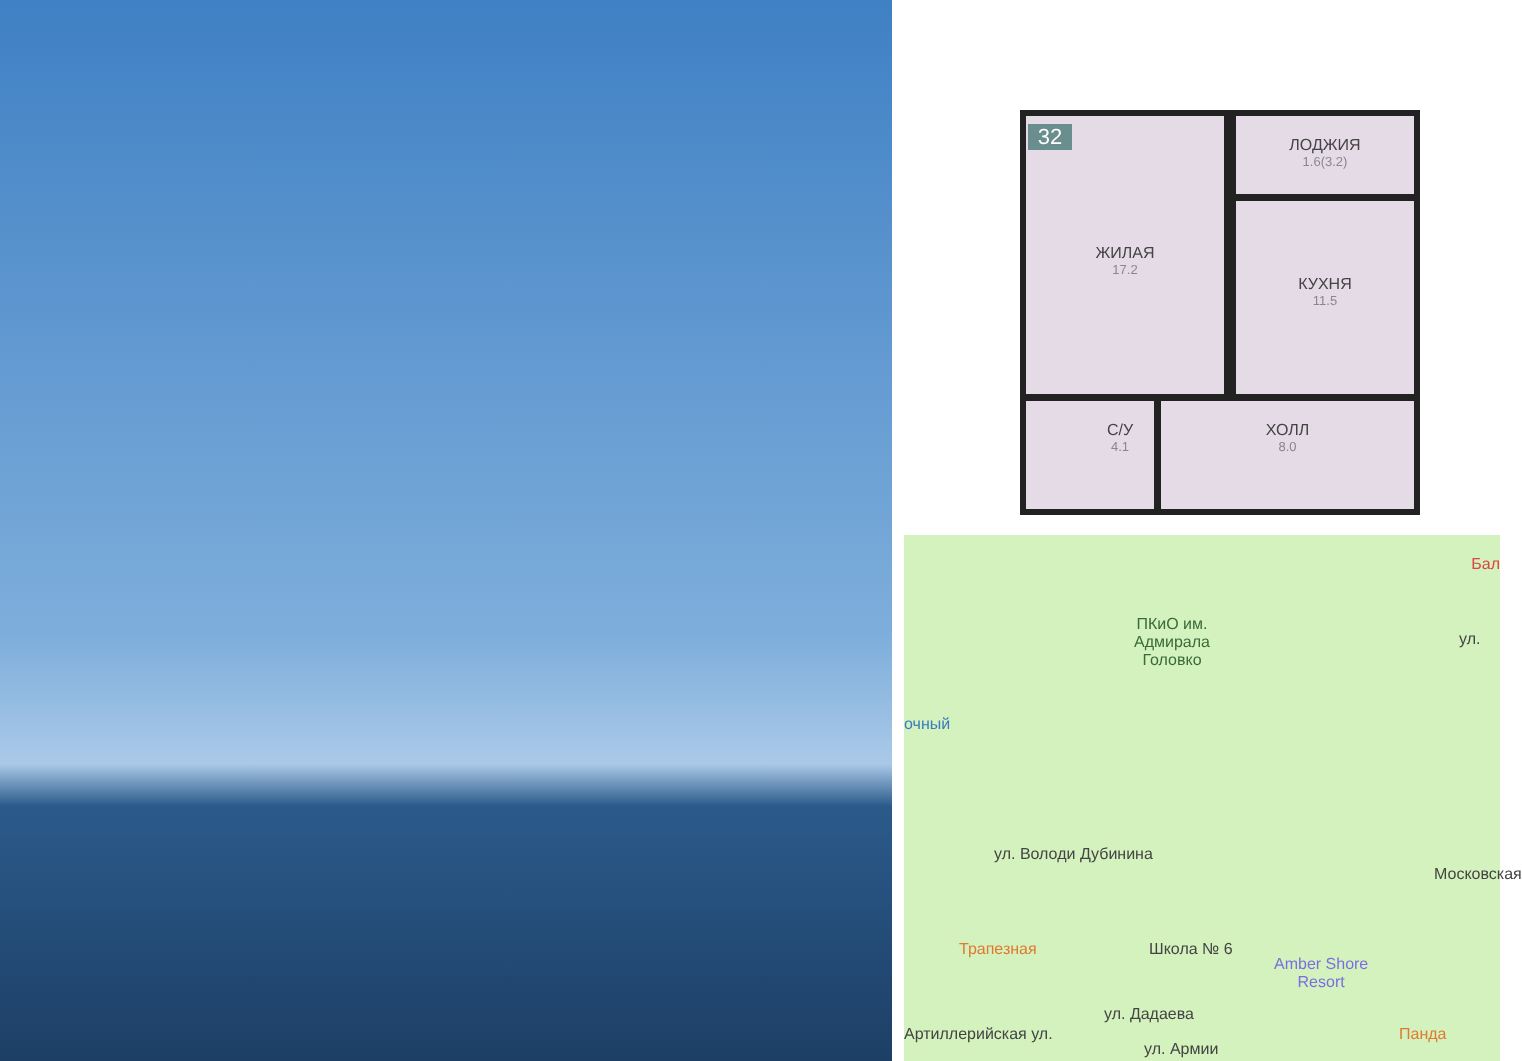32
ЖИЛАЯ
17.2
ЛОДЖИЯ
1.6(3.2)
КУХНЯ
11.5
С/У
4.1
ХОЛЛ
8.0
ПКиО им.
Адмирала
Головко
Бал
очный
ул. Володи Дубинина
Трапезная Школа № 6
Amber Shore
Resort
Панда
Артиллерийская ул.
ул. Дадаева
ул. Армии
Московская
ул.